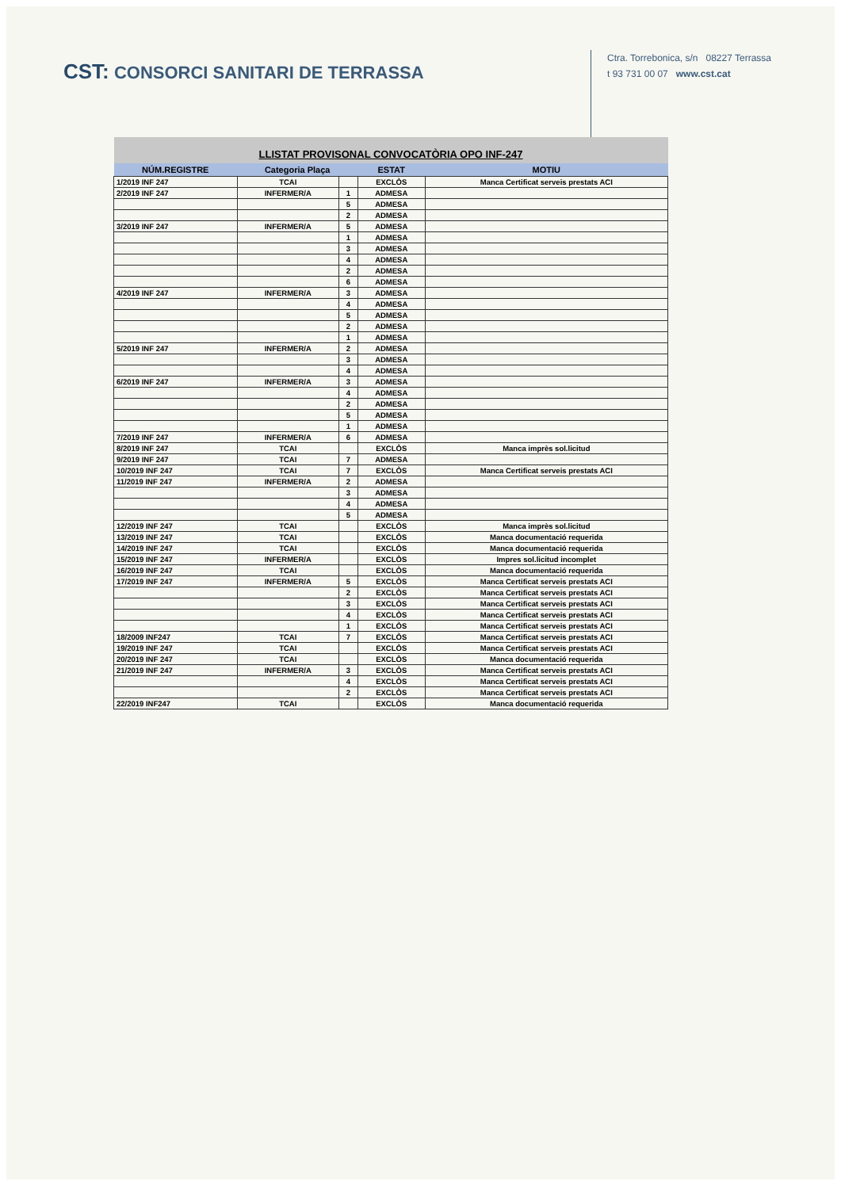CST: CONSORCI SANITARI DE TERRASSA
Ctra. Torrebonica, s/n 08227 Terrassa
t 93 731 00 07 www.cst.cat
| LLISTAT PROVISONAL CONVOCATÒRIA OPO INF-247 | | | | |
| NÚM.REGISTRE | Categoria Plaça | | ESTAT | MOTIU |
| 1/2019 INF 247 | TCAI | | EXCLÒS | Manca Certificat serveis prestats ACI |
| 2/2019 INF 247 | INFERMER/A | 1 | ADMESA | |
| | | 5 | ADMESA | |
| | | 2 | ADMESA | |
| 3/2019 INF 247 | INFERMER/A | 5 | ADMESA | |
| | | 1 | ADMESA | |
| | | 3 | ADMESA | |
| | | 4 | ADMESA | |
| | | 2 | ADMESA | |
| | | 6 | ADMESA | |
| 4/2019 INF 247 | INFERMER/A | 3 | ADMESA | |
| | | 4 | ADMESA | |
| | | 5 | ADMESA | |
| | | 2 | ADMESA | |
| | | 1 | ADMESA | |
| 5/2019 INF 247 | INFERMER/A | 2 | ADMESA | |
| | | 3 | ADMESA | |
| | | 4 | ADMESA | |
| 6/2019 INF 247 | INFERMER/A | 3 | ADMESA | |
| | | 4 | ADMESA | |
| | | 2 | ADMESA | |
| | | 5 | ADMESA | |
| | | 1 | ADMESA | |
| 7/2019 INF 247 | INFERMER/A | 6 | ADMESA | |
| 8/2019 INF 247 | TCAI | | EXCLÒS | Manca imprès sol.licitud |
| 9/2019 INF 247 | TCAI | 7 | ADMESA | |
| 10/2019 INF 247 | TCAI | 7 | EXCLÒS | Manca Certificat serveis prestats ACI |
| 11/2019 INF 247 | INFERMER/A | 2 | ADMESA | |
| | | 3 | ADMESA | |
| | | 4 | ADMESA | |
| | | 5 | ADMESA | |
| 12/2019 INF 247 | TCAI | | EXCLÒS | Manca imprès sol.licitud |
| 13/2019 INF 247 | TCAI | | EXCLÒS | Manca documentació requerida |
| 14/2019 INF 247 | TCAI | | EXCLÒS | Manca documentació requerida |
| 15/2019 INF 247 | INFERMER/A | | EXCLÒS | Impres sol.licitud incomplet |
| 16/2019 INF 247 | TCAI | | EXCLÒS | Manca documentació requerida |
| 17/2019 INF 247 | INFERMER/A | 5 | EXCLÒS | Manca Certificat serveis prestats ACI |
| | | 2 | EXCLÒS | Manca Certificat serveis prestats ACI |
| | | 3 | EXCLÒS | Manca Certificat serveis prestats ACI |
| | | 4 | EXCLÒS | Manca Certificat serveis prestats ACI |
| | | 1 | EXCLÒS | Manca Certificat serveis prestats ACI |
| 18/2009 INF247 | TCAI | 7 | EXCLÒS | Manca Certificat serveis prestats ACI |
| 19/2019 INF 247 | TCAI | | EXCLÒS | Manca Certificat serveis prestats ACI |
| 20/2019 INF 247 | TCAI | | EXCLÒS | Manca documentació requerida |
| 21/2019 INF 247 | INFERMER/A | 3 | EXCLÒS | Manca Certificat serveis prestats ACI |
| | | 4 | EXCLÒS | Manca Certificat serveis prestats ACI |
| | | 2 | EXCLÒS | Manca Certificat serveis prestats ACI |
| 22/2019 INF247 | TCAI | | EXCLÒS | Manca documentació requerida |